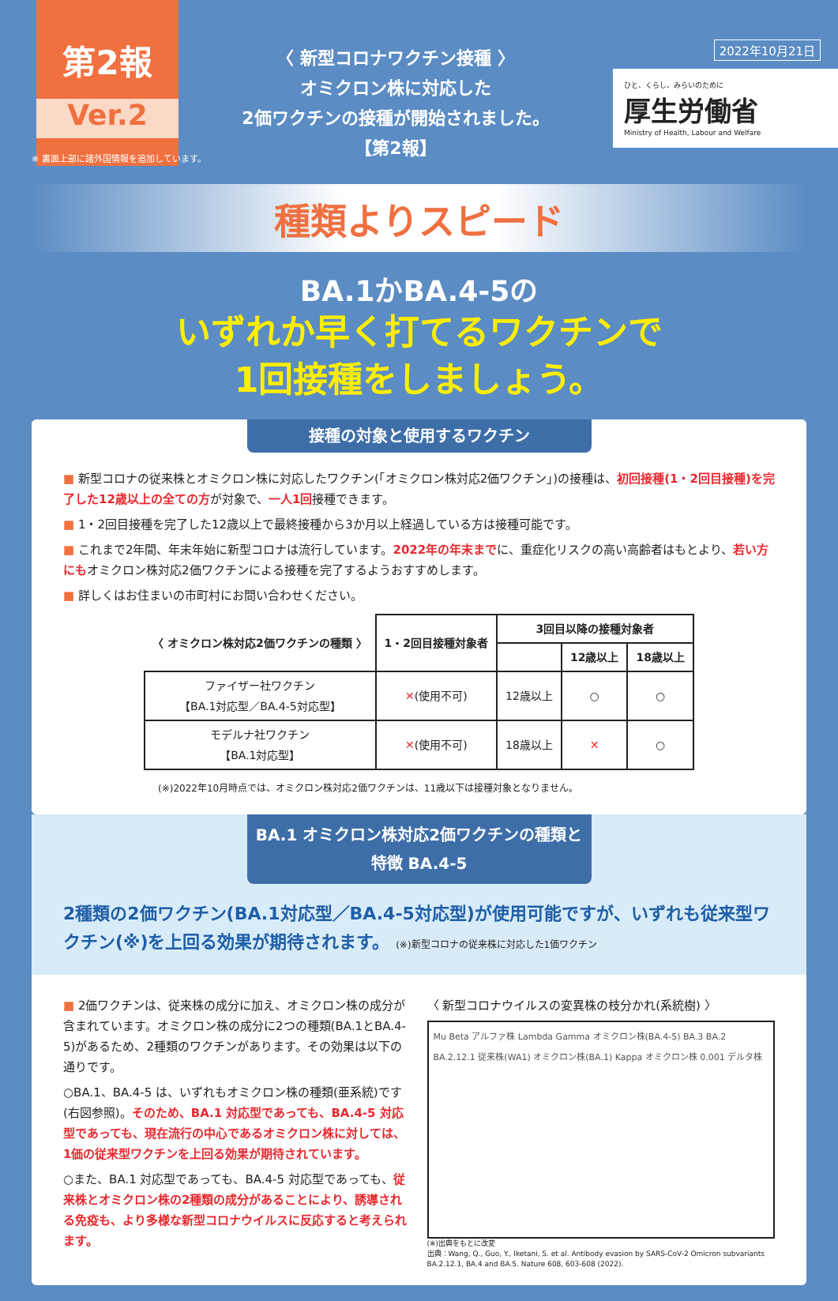第2報
Ver.2
〈 新型コロナワクチン接種 〉
オミクロン株に対応した
2価ワクチンの接種が開始されました。
【第2報】
2022年10月21日
ひと、くらし、みらいのために
厚生労働省
Ministry of Health, Labour and Welfare
※ 裏面上部に諸外国情報を追加しています。
種類よりスピード
BA.1かBA.4-5の
いずれか早く打てるワクチンで
1回接種をしましょう。
接種の対象と使用するワクチン
■ 新型コロナの従来株とオミクロン株に対応したワクチン(「オミクロン株対応2価ワクチン」)の接種は、初回接種(1・2回目接種)を完了した12歳以上の全ての方が対象で、一人1回接種できます。
■ 1・2回目接種を完了した12歳以上で最終接種から3か月以上経過している方は接種可能です。
■ これまで2年間、年末年始に新型コロナは流行しています。2022年の年末までに、重症化リスクの高い高齢者はもとより、若い方にもオミクロン株対応2価ワクチンによる接種を完了するようおすすめします。
■ 詳しくはお住まいの市町村にお問い合わせください。
| 〈 オミクロン株対応2価ワクチンの種類 〉 | 1・2回目接種対象者 | 3回目以降の接種対象者 | | |
| --- | --- | --- | --- | --- |
| | | | 12歳以上 | 18歳以上 |
| ファイザー社ワクチン 【BA.1対応型／BA.4-5対応型】 | ✕ (使用不可) | 12歳以上 | ○ | ○ |
| モデルナ社ワクチン 【BA.1対応型】 | ✕ (使用不可) | 18歳以上 | ✕ | ○ |
(※)2022年10月時点では、オミクロン株対応2価ワクチンは、11歳以下は接種対象となりません。
BA.1 オミクロン株対応2価ワクチンの種類と特徴 BA.4-5
2種類の2価ワクチン(BA.1対応型／BA.4-5対応型)が使用可能ですが、いずれも従来型ワクチン(※)を上回る効果が期待されます。 (※)新型コロナの従来株に対応した1価ワクチン
■ 2価ワクチンは、従来株の成分に加え、オミクロン株の成分が含まれています。オミクロン株の成分に2つの種類(BA.1とBA.4-5)があるため、2種類のワクチンがあります。その効果は以下の通りです。
○BA.1、BA.4-5 は、いずれもオミクロン株の種類(亜系統)です (右図参照)。そのため、BA.1 対応型であっても、BA.4-5 対応型であっても、現在流行の中心であるオミクロン株に対しては、1価の従来型ワクチンを上回る効果が期待されています。
○また、BA.1 対応型であっても、BA.4-5 対応型であっても、従来株とオミクロン株の2種類の成分があることにより、誘導される免疫も、より多様な新型コロナウイルスに反応すると考えられます。
〈 新型コロナウイルスの変異株の枝分かれ(系統樹) 〉
Mu Beta アルファ株 Lambda Gamma オミクロン株(BA.4-5) BA.3 BA.2 BA.2.12.1 従来株(WA1) オミクロン株(BA.1) Kappa オミクロン株 0.001 デルタ株
(※)出典をもとに改変
出典：Wang, Q., Guo, Y., Iketani, S. et al. Antibody evasion by SARS-CoV-2 Omicron subvariants BA.2.12.1, BA.4 and BA.5. Nature 608, 603-608 (2022).